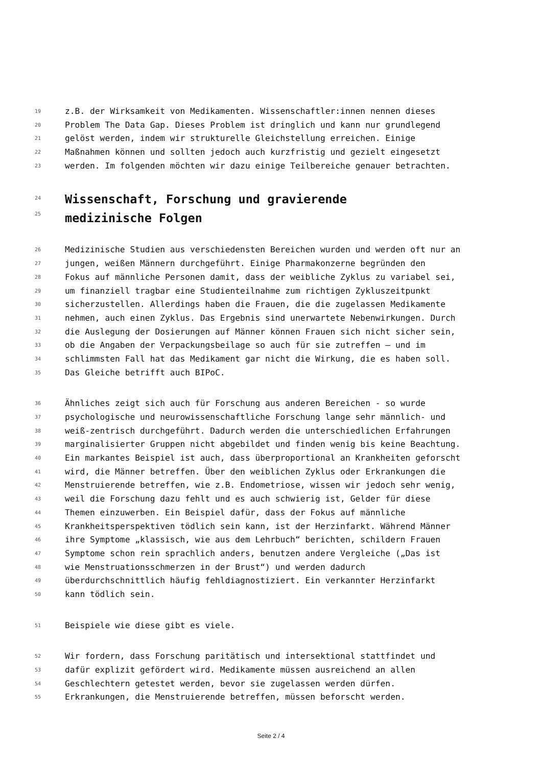19 z.B. der Wirksamkeit von Medikamenten. Wissenschaftler:innen nennen dieses
20 Problem The Data Gap. Dieses Problem ist dringlich und kann nur grundlegend
21 gelöst werden, indem wir strukturelle Gleichstellung erreichen. Einige
22 Maßnahmen können und sollten jedoch auch kurzfristig und gezielt eingesetzt
23 werden. Im folgenden möchten wir dazu einige Teilbereiche genauer betrachten.
24
25
Wissenschaft, Forschung und gravierende
medizinische Folgen
26 Medizinische Studien aus verschiedensten Bereichen wurden und werden oft nur an
27 jungen, weißen Männern durchgeführt. Einige Pharmakonzerne begründen den
28 Fokus auf männliche Personen damit, dass der weibliche Zyklus zu variabel sei,
29 um finanziell tragbar eine Studienteilnahme zum richtigen Zykluszeitpunkt
30 sicherzustellen. Allerdings haben die Frauen, die die zugelassen Medikamente
31 nehmen, auch einen Zyklus. Das Ergebnis sind unerwartete Nebenwirkungen. Durch
32 die Auslegung der Dosierungen auf Männer können Frauen sich nicht sicher sein,
33 ob die Angaben der Verpackungsbeilage so auch für sie zutreffen – und im
34 schlimmsten Fall hat das Medikament gar nicht die Wirkung, die es haben soll.
35 Das Gleiche betrifft auch BIPoC.
36 Ähnliches zeigt sich auch für Forschung aus anderen Bereichen - so wurde
37 psychologische und neurowissenschaftliche Forschung lange sehr männlich- und
38 weiß-zentrisch durchgeführt. Dadurch werden die unterschiedlichen Erfahrungen
39 marginalisierter Gruppen nicht abgebildet und finden wenig bis keine Beachtung.
40 Ein markantes Beispiel ist auch, dass überproportional an Krankheiten geforscht
41 wird, die Männer betreffen. Über den weiblichen Zyklus oder Erkrankungen die
42 Menstruierende betreffen, wie z.B. Endometriose, wissen wir jedoch sehr wenig,
43 weil die Forschung dazu fehlt und es auch schwierig ist, Gelder für diese
44 Themen einzuwerben. Ein Beispiel dafür, dass der Fokus auf männliche
45 Krankheitsperspektiven tödlich sein kann, ist der Herzinfarkt. Während Männer
46 ihre Symptome „klassisch, wie aus dem Lehrbuch“ berichten, schildern Frauen
47 Symptome schon rein sprachlich anders, benutzen andere Vergleiche („Das ist
48 wie Menstruationsschmerzen in der Brust“) und werden dadurch
49 überdurchschnittlich häufig fehldiagnostiziert. Ein verkannter Herzinfarkt
50 kann tödlich sein.
51 Beispiele wie diese gibt es viele.
52 Wir fordern, dass Forschung paritätisch und intersektional stattfindet und
53 dafür explizit gefördert wird. Medikamente müssen ausreichend an allen
54 Geschlechtern getestet werden, bevor sie zugelassen werden dürfen.
55 Erkrankungen, die Menstruierende betreffen, müssen beforscht werden.
Seite 2 / 4